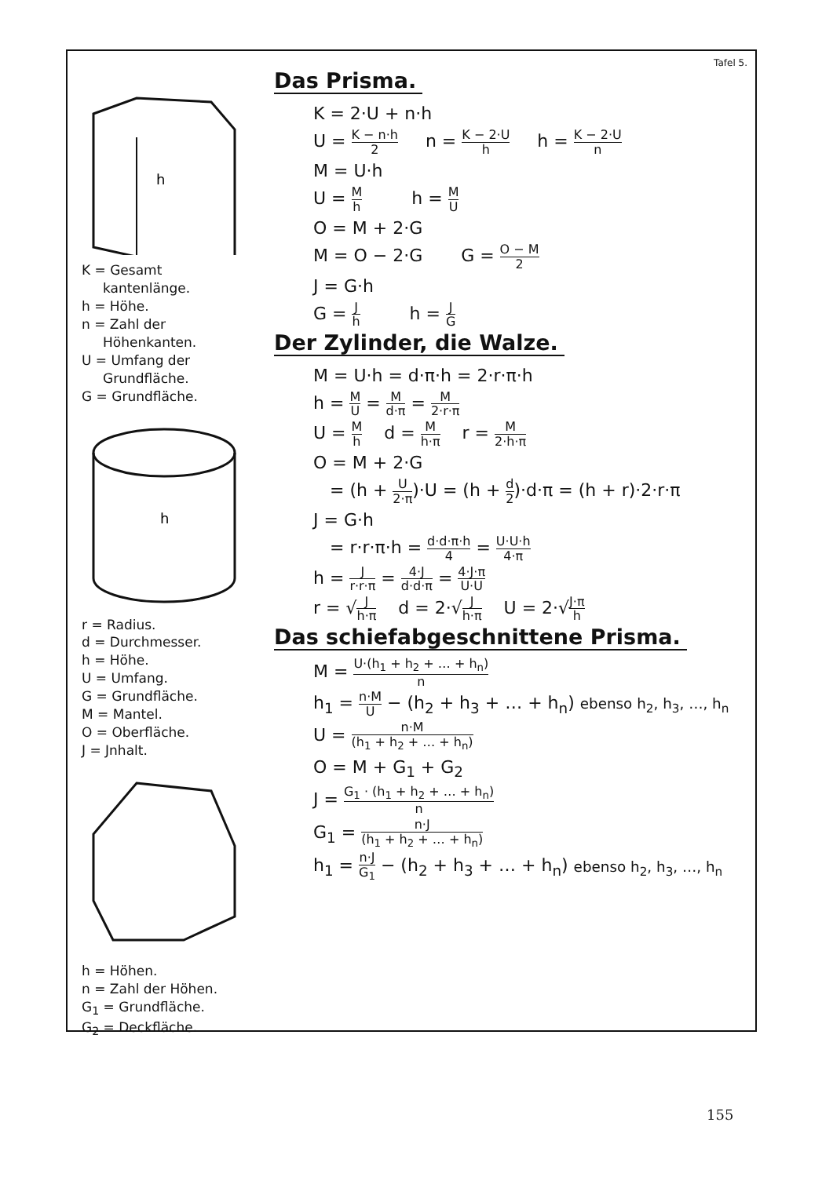h
K = Gesamt
kantenlänge.
h = Höhe.
n = Zahl der
Höhenkanten.
U = Umfang der
Grundfläche.
G = Grundfläche.
h
r = Radius.
d = Durchmesser.
h = Höhe.
U = Umfang.
G = Grundfläche.
M = Mantel.
O = Oberfläche.
J = Jnhalt.
h = Höhen.
n = Zahl der Höhen.
G<sub>1</sub> = Grundfläche.
G<sub>2</sub> = Deckfläche.
Tafel 5.
Das Prisma.
K = 2·U + n·h
U = K − n·h 2 n = K − 2·U h h = K − 2·U n
M = U·h
U = M h h = M U
O = M + 2·G
M = O − 2·G G = O − M 2
J = G·h
G = J h h = J G
Der Zylinder, die Walze.
M = U·h = d·π·h = 2·r·π·h
h = M U = M d·π = M 2·r·π
U = M h d = M h·π r = M 2·h·π
O = M + 2·G
= (h + U 2·π)·U = (h + d 2)·d·π = (h + r)·2·r·π
J = G·h
= r·r·π·h = d·d·π·h 4 = U·U·h 4·π
h = J r·r·π = 4·J d·d·π = 4·J·π U·U
r = √J h·π d = 2·√J h·π U = 2·√J·π h
Das schiefabgeschnittene Prisma.
M = U·(h<sub>1</sub> + h<sub>2</sub> + … + h<sub>n</sub>) n
h<sub>1</sub> = n·M U − (h<sub>2</sub> + h<sub>3</sub> + … + h<sub>n</sub>) ebenso h<sub>2</sub>, h<sub>3</sub>, …, h<sub>n</sub>
U = n·M (h<sub>1</sub> + h<sub>2</sub> + … + h<sub>n</sub>)
O = M + G<sub>1</sub> + G<sub>2</sub>
J = G<sub>1</sub> · (h<sub>1</sub> + h<sub>2</sub> + … + h<sub>n</sub>) n
G<sub>1</sub> = n·J (h<sub>1</sub> + h<sub>2</sub> + … + h<sub>n</sub>)
h<sub>1</sub> = n·J G<sub>1</sub> − (h<sub>2</sub> + h<sub>3</sub> + … + h<sub>n</sub>) ebenso h<sub>2</sub>, h<sub>3</sub>, …, h<sub>n</sub>
155